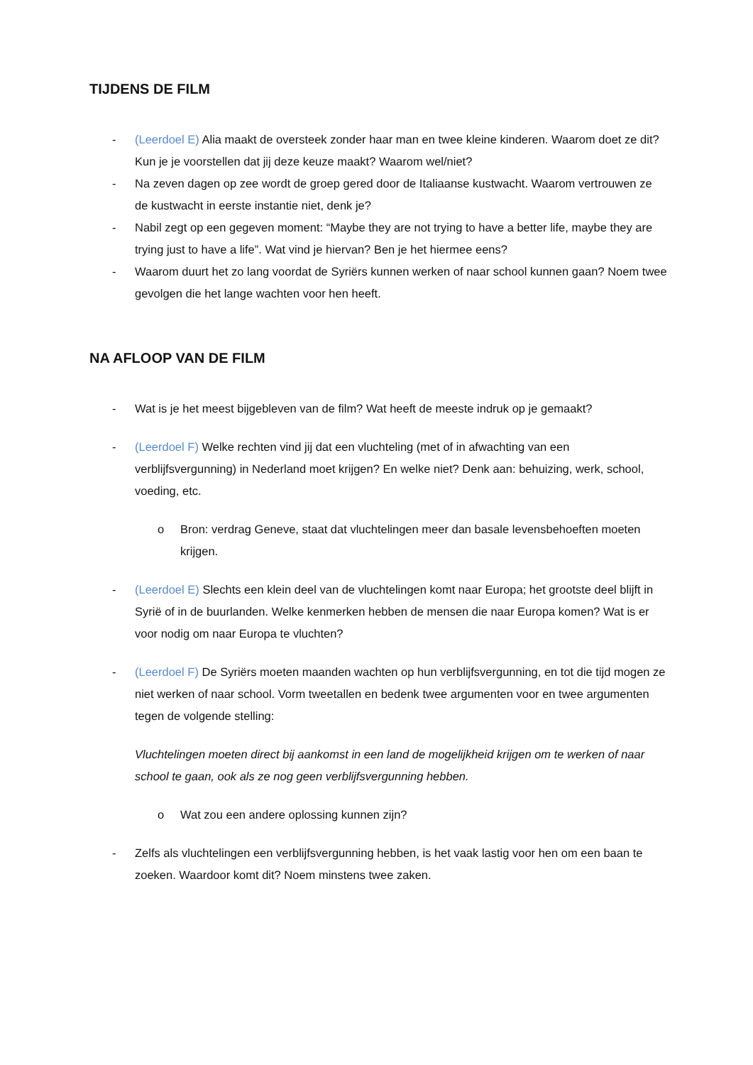TIJDENS DE FILM
- (Leerdoel E) Alia maakt de oversteek zonder haar man en twee kleine kinderen. Waarom doet ze dit? Kun je je voorstellen dat jij deze keuze maakt? Waarom wel/niet?
- Na zeven dagen op zee wordt de groep gered door de Italiaanse kustwacht. Waarom vertrouwen ze de kustwacht in eerste instantie niet, denk je?
- Nabil zegt op een gegeven moment: “Maybe they are not trying to have a better life, maybe they are trying just to have a life”. Wat vind je hiervan? Ben je het hiermee eens?
- Waarom duurt het zo lang voordat de Syriërs kunnen werken of naar school kunnen gaan? Noem twee gevolgen die het lange wachten voor hen heeft.
NA AFLOOP VAN DE FILM
- Wat is je het meest bijgebleven van de film? Wat heeft de meeste indruk op je gemaakt?
- (Leerdoel F) Welke rechten vind jij dat een vluchteling (met of in afwachting van een verblijfsvergunning) in Nederland moet krijgen? En welke niet? Denk aan: behuizing, werk, school, voeding, etc.
o Bron: verdrag Geneve, staat dat vluchtelingen meer dan basale levensbehoeften moeten krijgen.
- (Leerdoel E) Slechts een klein deel van de vluchtelingen komt naar Europa; het grootste deel blijft in Syrië of in de buurlanden. Welke kenmerken hebben de mensen die naar Europa komen? Wat is er voor nodig om naar Europa te vluchten?
- (Leerdoel F) De Syriërs moeten maanden wachten op hun verblijfsvergunning, en tot die tijd mogen ze niet werken of naar school. Vorm tweetallen en bedenk twee argumenten voor en twee argumenten tegen de volgende stelling:
Vluchtelingen moeten direct bij aankomst in een land de mogelijkheid krijgen om te werken of naar school te gaan, ook als ze nog geen verblijfsvergunning hebben.
o Wat zou een andere oplossing kunnen zijn?
- Zelfs als vluchtelingen een verblijfsvergunning hebben, is het vaak lastig voor hen om een baan te zoeken. Waardoor komt dit? Noem minstens twee zaken.